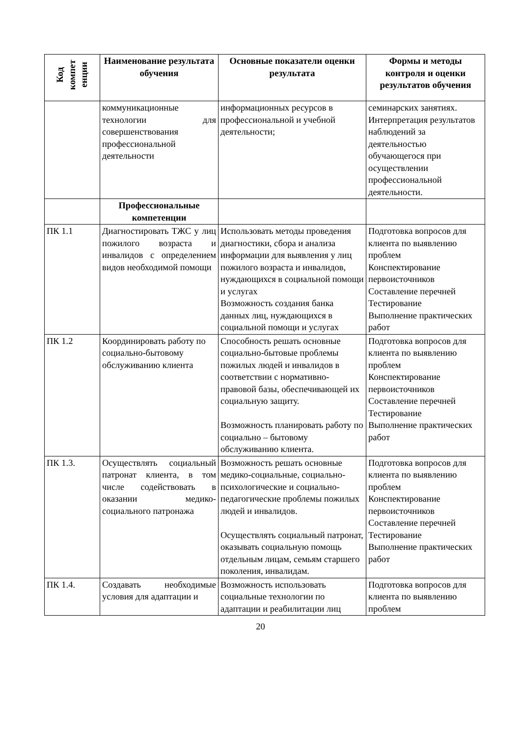| Код компет енции | Наименование результата обучения | Основные показатели оценки результата | Формы и методы контроля и оценки результатов обучения |
| --- | --- | --- | --- |
| | коммуникационные технологии для совершенствования профессиональной деятельности | информационных ресурсов в профессиональной и учебной деятельности; | семинарских занятиях. Интерпретация результатов наблюдений за деятельностью обучающегося при осуществлении профессиональной деятельности. |
| | Профессиональные компетенции | | |
| ПК 1.1 | Диагностировать ТЖС у лиц пожилого возраста и инвалидов с определением видов необходимой помощи | Использовать методы проведения диагностики, сбора и анализа информации для выявления у лиц пожилого возраста и инвалидов, нуждающихся в социальной помощи и услугах Возможность создания банка данных лиц, нуждающихся в социальной помощи и услугах | Подготовка вопросов для клиента по выявлению проблем Конспектирование первоисточников Составление перечней Тестирование Выполнение практических работ |
| ПК 1.2 | Координировать работу по социально-бытовому обслуживанию клиента | Способность решать основные социально-бытовые проблемы пожилых людей и инвалидов в соответствии с нормативно-правовой базы, обеспечивающей их социальную защиту. Возможность планировать работу по социально – бытовому обслуживанию клиента. | Подготовка вопросов для клиента по выявлению проблем Конспектирование первоисточников Составление перечней Тестирование Выполнение практических работ |
| ПК 1.3. | Осуществлять социальный патронат клиента, в том числе содействовать в оказании медико-социального патронажа | Возможность решать основные медико-социальные, социально-психологические и социально-педагогические проблемы пожилых людей и инвалидов. Осуществлять социальный патронат, оказывать социальную помощь отдельным лицам, семьям старшего поколения, инвалидам. | Подготовка вопросов для клиента по выявлению проблем Конспектирование первоисточников Составление перечней Тестирование Выполнение практических работ |
| ПК 1.4. | Создавать необходимые условия для адаптации и | Возможность использовать социальные технологии по адаптации и реабилитации лиц | Подготовка вопросов для клиента по выявлению проблем |
20